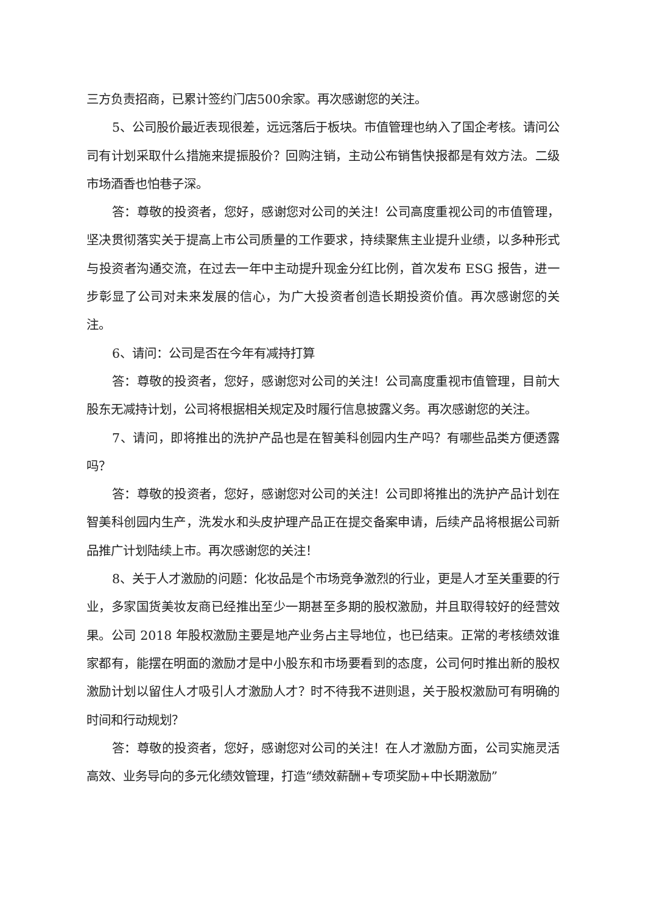三方负责招商，已累计签约门店500余家。再次感谢您的关注。
5、公司股价最近表现很差，远远落后于板块。市值管理也纳入了国企考核。请问公司有计划采取什么措施来提振股价？回购注销，主动公布销售快报都是有效方法。二级市场酒香也怕巷子深。
答：尊敬的投资者，您好，感谢您对公司的关注！公司高度重视公司的市值管理，坚决贯彻落实关于提高上市公司质量的工作要求，持续聚焦主业提升业绩，以多种形式与投资者沟通交流，在过去一年中主动提升现金分红比例，首次发布 ESG 报告，进一步彰显了公司对未来发展的信心，为广大投资者创造长期投资价值。再次感谢您的关注。
6、请问：公司是否在今年有减持打算
答：尊敬的投资者，您好，感谢您对公司的关注！公司高度重视市值管理，目前大股东无减持计划，公司将根据相关规定及时履行信息披露义务。再次感谢您的关注。
7、请问，即将推出的洗护产品也是在智美科创园内生产吗？有哪些品类方便透露吗？
答：尊敬的投资者，您好，感谢您对公司的关注！公司即将推出的洗护产品计划在智美科创园内生产，洗发水和头皮护理产品正在提交备案申请，后续产品将根据公司新品推广计划陆续上市。再次感谢您的关注！
8、关于人才激励的问题：化妆品是个市场竞争激烈的行业，更是人才至关重要的行业，多家国货美妆友商已经推出至少一期甚至多期的股权激励，并且取得较好的经营效果。公司 2018 年股权激励主要是地产业务占主导地位，也已结束。正常的考核绩效谁家都有，能摆在明面的激励才是中小股东和市场要看到的态度，公司何时推出新的股权激励计划以留住人才吸引人才激励人才？时不待我不进则退，关于股权激励可有明确的时间和行动规划？
答：尊敬的投资者，您好，感谢您对公司的关注！在人才激励方面，公司实施灵活高效、业务导向的多元化绩效管理，打造“绩效薪酬+专项奖励+中长期激励”